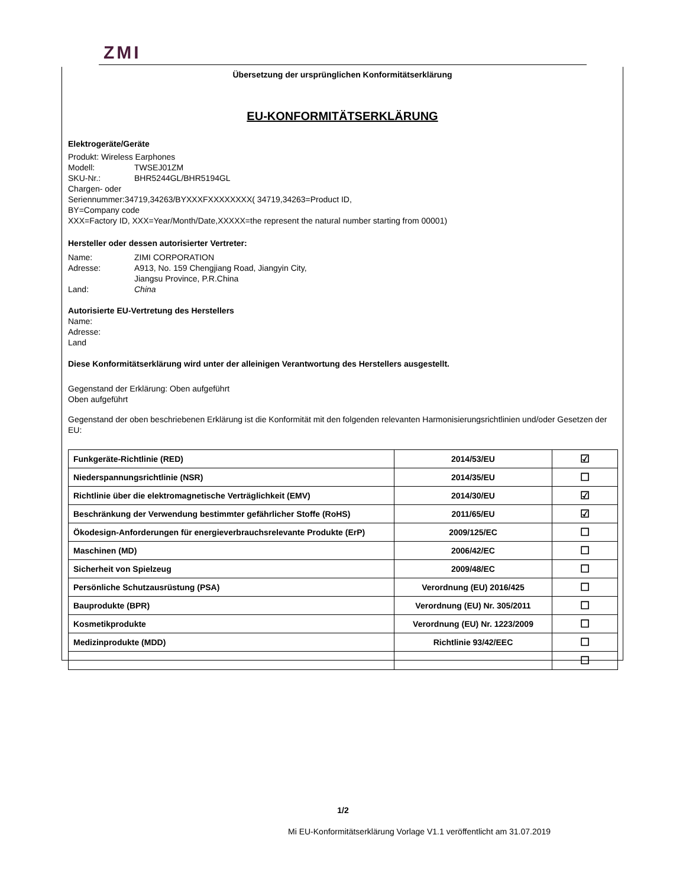ZMI
Übersetzung der ursprünglichen Konformitätserklärung
EU-KONFORMITÄTSERKLÄRUNG
Elektrogeräte/Geräte
Produkt: Wireless Earphones
Modell: TWSEJ01ZM
SKU-Nr.: BHR5244GL/BHR5194GL
Chargen- oder
Seriennummer:34719,34263/BYXXXFXXXXXXXX( 34719,34263=Product ID,
BY=Company code
XXX=Factory ID, XXX=Year/Month/Date,XXXXX=the represent the natural number starting from 00001)
Hersteller oder dessen autorisierter Vertreter:
Name: ZIMI CORPORATION
Adresse: A913, No. 159 Chengjiang Road, Jiangyin City,
Jiangsu Province, P.R.China
Land: China
Autorisierte EU-Vertretung des Herstellers
Name:
Adresse:
Land
Diese Konformitätserklärung wird unter der alleinigen Verantwortung des Herstellers ausgestellt.
Gegenstand der Erklärung: Oben aufgeführt
Oben aufgeführt
Gegenstand der oben beschriebenen Erklärung ist die Konformität mit den folgenden relevanten Harmonisierungsrichtlinien und/oder Gesetzen der EU:
| Funkgeräte-Richtlinie (RED) | 2014/53/EU | ☑ |
| Niederspannungsrichtlinie (NSR) | 2014/35/EU | ☐ |
| Richtlinie über die elektromagnetische Verträglichkeit (EMV) | 2014/30/EU | ☑ |
| Beschränkung der Verwendung bestimmter gefährlicher Stoffe (RoHS) | 2011/65/EU | ☑ |
| Ökodesign-Anforderungen für energieverbrauchsrelevante Produkte (ErP) | 2009/125/EC | ☐ |
| Maschinen (MD) | 2006/42/EC | ☐ |
| Sicherheit von Spielzeug | 2009/48/EC | ☐ |
| Persönliche Schutzausrüstung (PSA) | Verordnung (EU) 2016/425 | ☐ |
| Bauprodukte (BPR) | Verordnung (EU) Nr. 305/2011 | ☐ |
| Kosmetikprodukte | Verordnung (EU) Nr. 1223/2009 | ☐ |
| Medizinprodukte (MDD) | Richtlinie 93/42/EEC | ☐ |
| | | ☐ |
1/2
Mi EU-Konformitätserklärung Vorlage V1.1 veröffentlicht am 31.07.2019